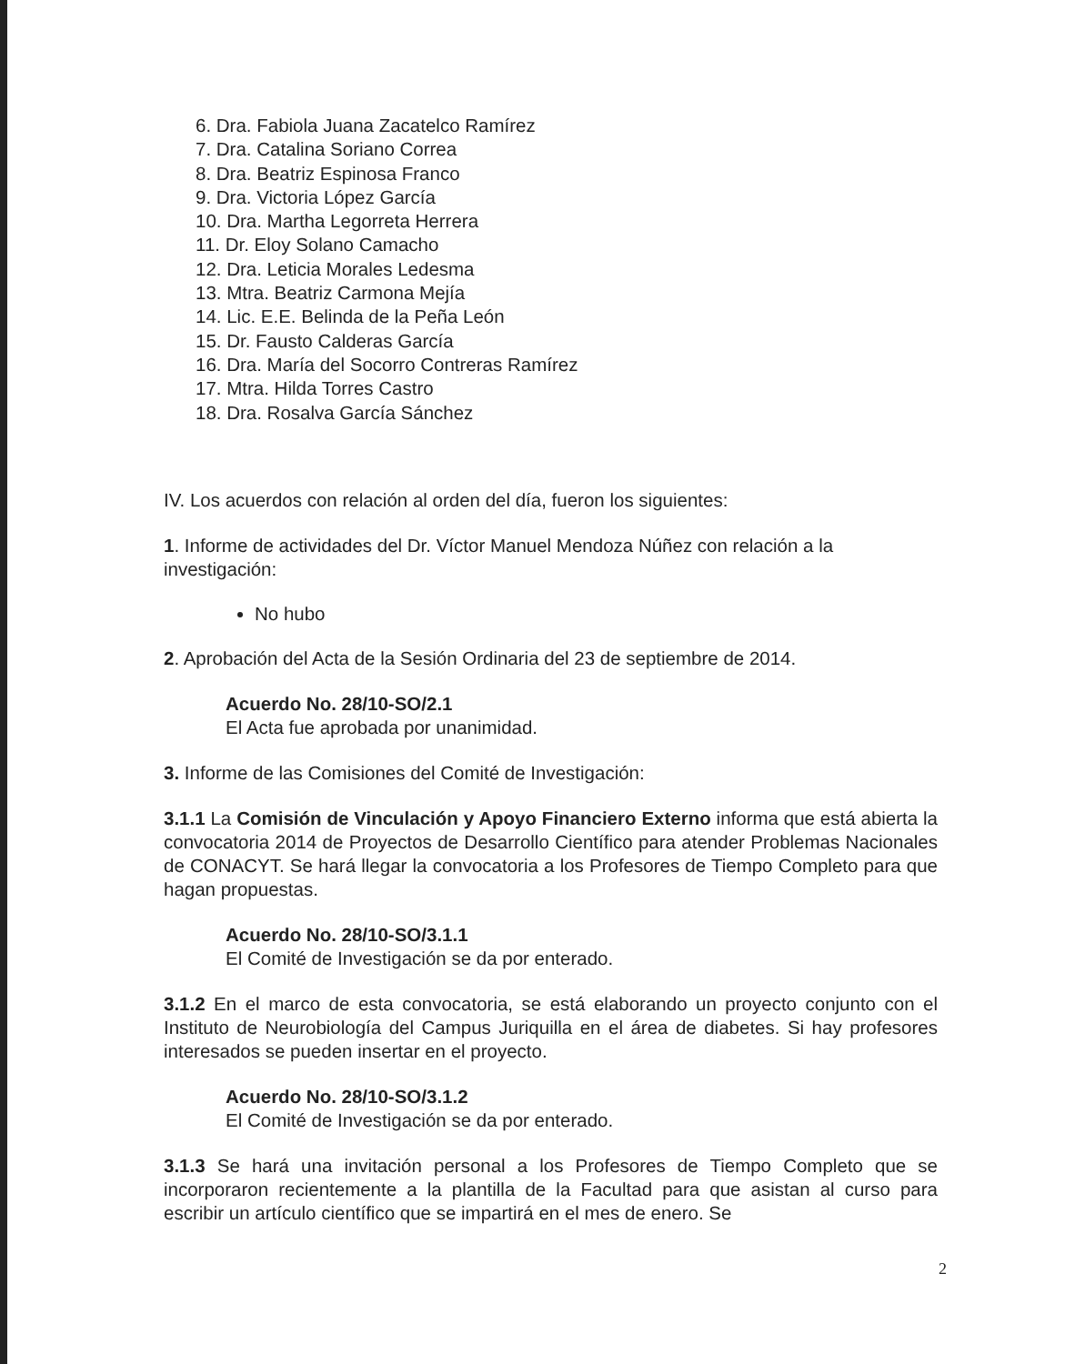6. Dra. Fabiola Juana Zacatelco Ramírez
7. Dra. Catalina Soriano Correa
8. Dra. Beatriz Espinosa Franco
9. Dra. Victoria López García
10. Dra. Martha Legorreta Herrera
11. Dr. Eloy Solano Camacho
12. Dra. Leticia Morales Ledesma
13. Mtra. Beatriz Carmona Mejía
14. Lic. E.E. Belinda de la Peña León
15. Dr. Fausto Calderas García
16. Dra. María del Socorro Contreras Ramírez
17. Mtra. Hilda Torres Castro
18. Dra. Rosalva García Sánchez
IV. Los acuerdos con relación al orden del día, fueron los siguientes:
1. Informe de actividades del Dr. Víctor Manuel Mendoza Núñez con relación a la investigación:
No hubo
2. Aprobación del Acta de la Sesión Ordinaria del 23 de septiembre de 2014.
Acuerdo No. 28/10-SO/2.1
El Acta fue aprobada por unanimidad.
3. Informe de las Comisiones del Comité de Investigación:
3.1.1 La Comisión de Vinculación y Apoyo Financiero Externo informa que está abierta la convocatoria 2014 de Proyectos de Desarrollo Científico para atender Problemas Nacionales de CONACYT. Se hará llegar la convocatoria a los Profesores de Tiempo Completo para que hagan propuestas.
Acuerdo No. 28/10-SO/3.1.1
El Comité de Investigación se da por enterado.
3.1.2 En el marco de esta convocatoria, se está elaborando un proyecto conjunto con el Instituto de Neurobiología del Campus Juriquilla en el área de diabetes. Si hay profesores interesados se pueden insertar en el proyecto.
Acuerdo No. 28/10-SO/3.1.2
El Comité de Investigación se da por enterado.
3.1.3 Se hará una invitación personal a los Profesores de Tiempo Completo que se incorporaron recientemente a la plantilla de la Facultad para que asistan al curso para escribir un artículo científico que se impartirá en el mes de enero. Se
2